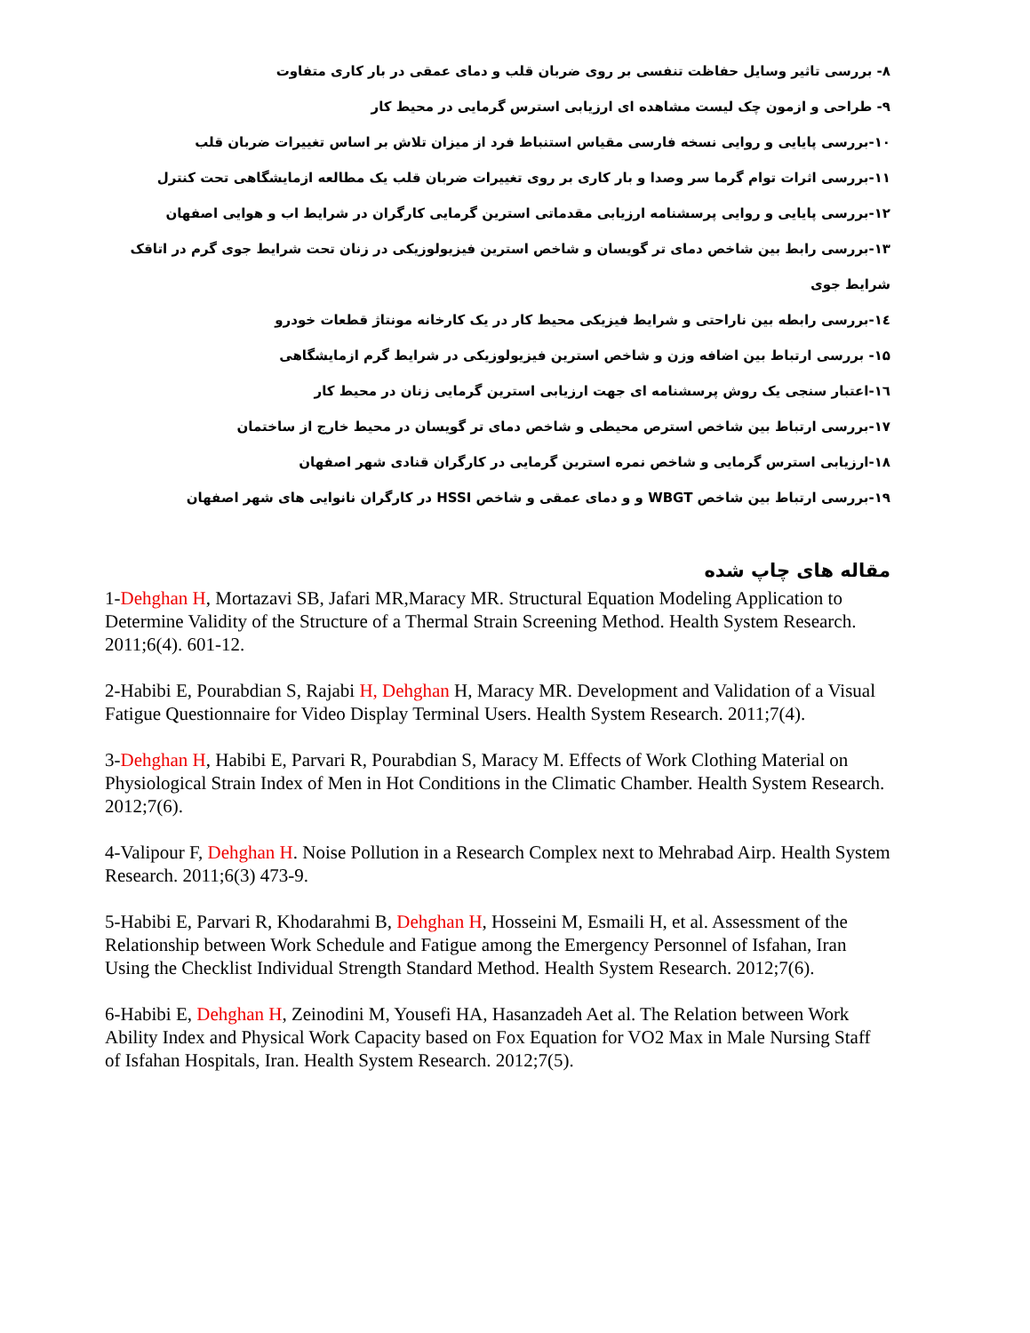۸- بررسی تاثیر وسایل حفاظت تنفسی بر روی ضربان قلب و دمای عمقی در بار کاری متفاوت
۹- طراحی و ازمون چک لیست مشاهده ای ارزیابی استرس گرمایی در محیط کار
۱۰-بررسی پایایی و روایی نسخه فارسی مقیاس استنباط فرد از میزان تلاش بر اساس تغییرات ضربان قلب
۱۱-بررسی اثرات توام گرما سر وصدا و بار کاری بر روی تغییرات ضربان قلب یک مطالعه ازمایشگاهی تحت کنترل
۱۲-بررسی پایایی و روایی پرسشنامه ارزیابی مقدماتی استرین گرمایی کارگران در شرایط اب و هوایی اصفهان
۱۳-بررسی رابط بین شاخص دمای تر گویسان و شاخص استرین فیزیولوزیکی در زنان تحت شرایط جوی گرم در اتاقک شرایط جوی
۱٤-بررسی رابطه بین ناراحتی و شرایط فیزیکی محیط کار در یک کارخانه مونتاژ قطعات خودرو
۱۵- بررسی ارتباط بین اضافه وزن و شاخص استرین فیزیولوزیکی در شرایط گرم ازمایشگاهی
۱٦-اعتبار سنجی یک روش پرسشنامه ای جهت ارزیابی استرین گرمایی زنان در محیط کار
۱۷-بررسی ارتباط بین شاخص استرص محیطی و شاخص دمای تر گویسان در محیط خارج از ساختمان
۱۸-ارزیابی استرس گرمایی و شاخص نمره استرین گرمایی در کارگران قنادی شهر اصفهان
۱۹-بررسی ارتباط بین شاخص WBGT و و دمای عمقی و شاخص HSSI در کارگران نانوایی های شهر اصفهان
مقاله های چاپ شده
1-Dehghan H, Mortazavi SB, Jafari MR,Maracy MR. Structural Equation Modeling Application to Determine Validity of the Structure of a Thermal Strain Screening Method. Health System Research. 2011;6(4). 601-12.
2-Habibi E, Pourabdian S, Rajabi H, Dehghan H, Maracy MR. Development and Validation of a Visual Fatigue Questionnaire for Video Display Terminal Users. Health System Research. 2011;7(4).
3-Dehghan H, Habibi E, Parvari R, Pourabdian S, Maracy M. Effects of Work Clothing Material on Physiological Strain Index of Men in Hot Conditions in the Climatic Chamber. Health System Research. 2012;7(6).
4-Valipour F, Dehghan H. Noise Pollution in a Research Complex next to Mehrabad Airp. Health System Research. 2011;6(3) 473-9.
5-Habibi E, Parvari R, Khodarahmi B, Dehghan H, Hosseini M, Esmaili H, et al. Assessment of the Relationship between Work Schedule and Fatigue among the Emergency Personnel of Isfahan, Iran Using the Checklist Individual Strength Standard Method. Health System Research. 2012;7(6).
6-Habibi E, Dehghan H, Zeinodini M, Yousefi HA, Hasanzadeh Aet al. The Relation between Work Ability Index and Physical Work Capacity based on Fox Equation for VO2 Max in Male Nursing Staff of Isfahan Hospitals, Iran. Health System Research. 2012;7(5).